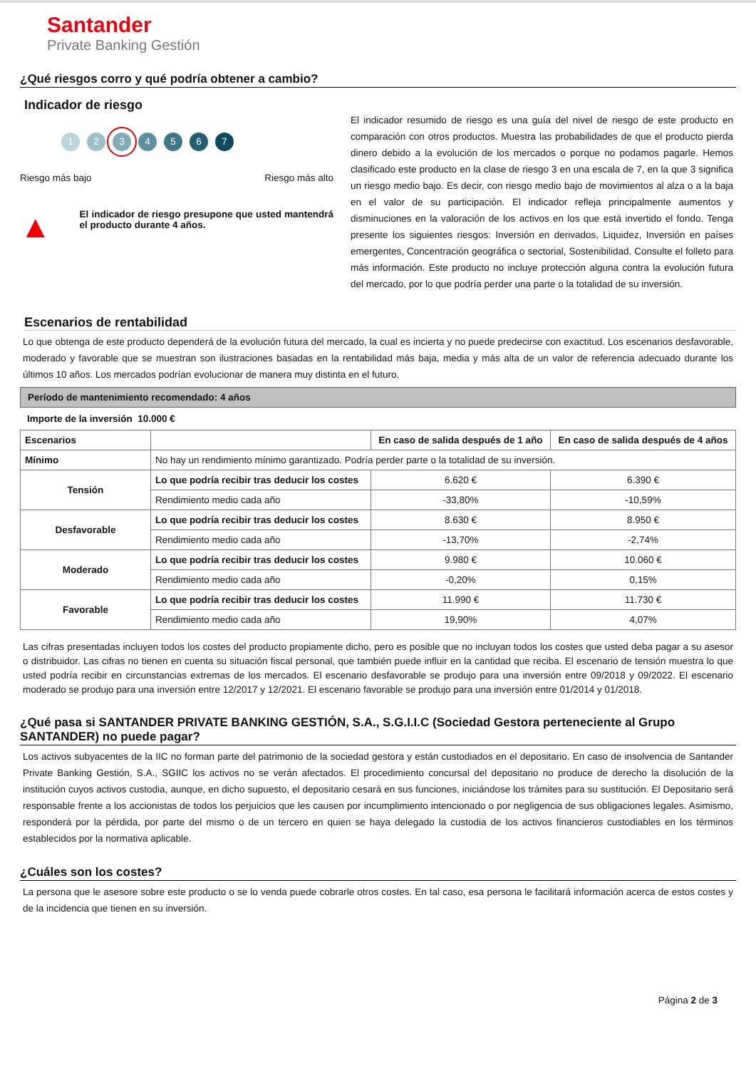Santander
Private Banking Gestión
¿Qué riesgos corro y qué podría obtener a cambio?
Indicador de riesgo
1234567
Riesgo más bajo Riesgo más alto
▲ El indicador de riesgo presupone que usted mantendrá el producto durante 4 años.
El indicador resumido de riesgo es una guía del nivel de riesgo de este producto en comparación con otros productos. Muestra las probabilidades de que el producto pierda dinero debido a la evolución de los mercados o porque no podamos pagarle. Hemos clasificado este producto en la clase de riesgo 3 en una escala de 7, en la que 3 significa un riesgo medio bajo. Es decir, con riesgo medio bajo de movimientos al alza o a la baja en el valor de su participación. El indicador refleja principalmente aumentos y disminuciones en la valoración de los activos en los que está invertido el fondo. Tenga presente los siguientes riesgos: Inversión en derivados, Liquidez, Inversión en países emergentes, Concentración geográfica o sectorial, Sostenibilidad. Consulte el folleto para más información. Este producto no incluye protección alguna contra la evolución futura del mercado, por lo que podría perder una parte o la totalidad de su inversión.
Escenarios de rentabilidad
Lo que obtenga de este producto dependerá de la evolución futura del mercado, la cual es incierta y no puede predecirse con exactitud. Los escenarios desfavorable, moderado y favorable que se muestran son ilustraciones basadas en la rentabilidad más baja, media y más alta de un valor de referencia adecuado durante los últimos 10 años. Los mercados podrían evolucionar de manera muy distinta en el futuro.
Período de mantenimiento recomendado: 4 años
Importe de la inversión 10.000 €
| Escenarios | | En caso de salida después de 1 año | En caso de salida después de 4 años |
| --- | --- | --- | --- |
| Mínimo | No hay un rendimiento mínimo garantizado. Podría perder parte o la totalidad de su inversión. | | |
| Tensión | Lo que podría recibir tras deducir los costes | 6.620 € | 6.390 € |
| | Rendimiento medio cada año | -33,80% | -10,59% |
| Desfavorable | Lo que podría recibir tras deducir los costes | 8.630 € | 8.950 € |
| | Rendimiento medio cada año | -13,70% | -2,74% |
| Moderado | Lo que podría recibir tras deducir los costes | 9.980 € | 10.060 € |
| | Rendimiento medio cada año | -0,20% | 0,15% |
| Favorable | Lo que podría recibir tras deducir los costes | 11.990 € | 11.730 € |
| | Rendimiento medio cada año | 19,90% | 4,07% |
Las cifras presentadas incluyen todos los costes del producto propiamente dicho, pero es posible que no incluyan todos los costes que usted deba pagar a su asesor o distribuidor. Las cifras no tienen en cuenta su situación fiscal personal, que también puede influir en la cantidad que reciba. El escenario de tensión muestra lo que usted podría recibir en circunstancias extremas de los mercados. El escenario desfavorable se produjo para una inversión entre 09/2018 y 09/2022. El escenario moderado se produjo para una inversión entre 12/2017 y 12/2021. El escenario favorable se produjo para una inversión entre 01/2014 y 01/2018.
¿Qué pasa si SANTANDER PRIVATE BANKING GESTIÓN, S.A., S.G.I.I.C (Sociedad Gestora perteneciente al Grupo SANTANDER) no puede pagar?
Los activos subyacentes de la IIC no forman parte del patrimonio de la sociedad gestora y están custodiados en el depositario. En caso de insolvencia de Santander Private Banking Gestión, S.A., SGIIC los activos no se verán afectados. El procedimiento concursal del depositario no produce de derecho la disolución de la institución cuyos activos custodia, aunque, en dicho supuesto, el depositario cesará en sus funciones, iniciándose los trámites para su sustitución. El Depositario será responsable frente a los accionistas de todos los perjuicios que les causen por incumplimiento intencionado o por negligencia de sus obligaciones legales. Asimismo, responderá por la pérdida, por parte del mismo o de un tercero en quien se haya delegado la custodia de los activos financieros custodiables en los términos establecidos por la normativa aplicable.
¿Cuáles son los costes?
La persona que le asesore sobre este producto o se lo venda puede cobrarle otros costes. En tal caso, esa persona le facilitará información acerca de estos costes y de la incidencia que tienen en su inversión.
Página 2 de 3